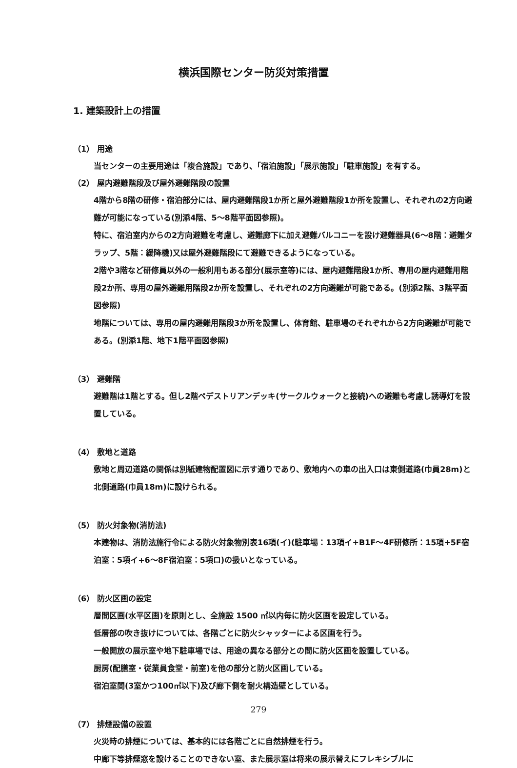横浜国際センター防災対策措置
1. 建築設計上の措置
（1） 用途
当センターの主要用途は「複合施設」であり、「宿泊施設」「展示施設」「駐車施設」を有する。
（2） 屋内避難階段及び屋外避難階段の設置
4階から8階の研修・宿泊部分には、屋内避難階段1か所と屋外避難階段1か所を設置し、それぞれの2方向避難が可能になっている(別添4階、5～8階平面図参照)。
特に、宿泊室内からの2方向避難を考慮し、避難廊下に加え避難バルコニーを設け避難器具(6～8階：避難タラップ、5階：緩降機)又は屋外避難階段にて避難できるようになっている。
2階や3階など研修員以外の一般利用もある部分(展示室等)には、屋内避難階段1か所、専用の屋内避難用階段2か所、専用の屋外避難用階段2か所を設置し、それぞれの2方向避難が可能である。(別添2階、3階平面図参照)
地階については、専用の屋内避難用階段3か所を設置し、体育館、駐車場のそれぞれから2方向避難が可能である。(別添1階、地下1階平面図参照)
（3） 避難階
避難階は1階とする。但し2階ペデストリアンデッキ(サークルウォークと接続)への避難も考慮し誘導灯を設置している。
（4） 敷地と道路
敷地と周辺道路の関係は別紙建物配置図に示す通りであり、敷地内への車の出入口は東側道路(巾員28m)と北側道路(巾員18m)に設けられる。
（5） 防火対象物(消防法)
本建物は、消防法施行令による防火対象物別表16項(イ)(駐車場：13項イ+B1F～4F研修所：15項+5F宿泊室：5項イ+6～8F宿泊室：5項ロ)の扱いとなっている。
（6） 防火区画の設定
層間区画(水平区画)を原則とし、全施設 1500 ㎡以内毎に防火区画を設定している。
低層部の吹き抜けについては、各階ごとに防火シャッターによる区画を行う。
一般開放の展示室や地下駐車場では、用途の異なる部分との間に防火区画を設置している。
厨房(配膳室・従業員食堂・前室)を他の部分と防火区画している。
宿泊室間(3室かつ100㎡以下)及び廊下側を耐火構造壁としている。
（7） 排煙設備の設置
火災時の排煙については、基本的には各階ごとに自然排煙を行う。
中廊下等排煙窓を設けることのできない室、また展示室は将来の展示替えにフレキシブルに
279